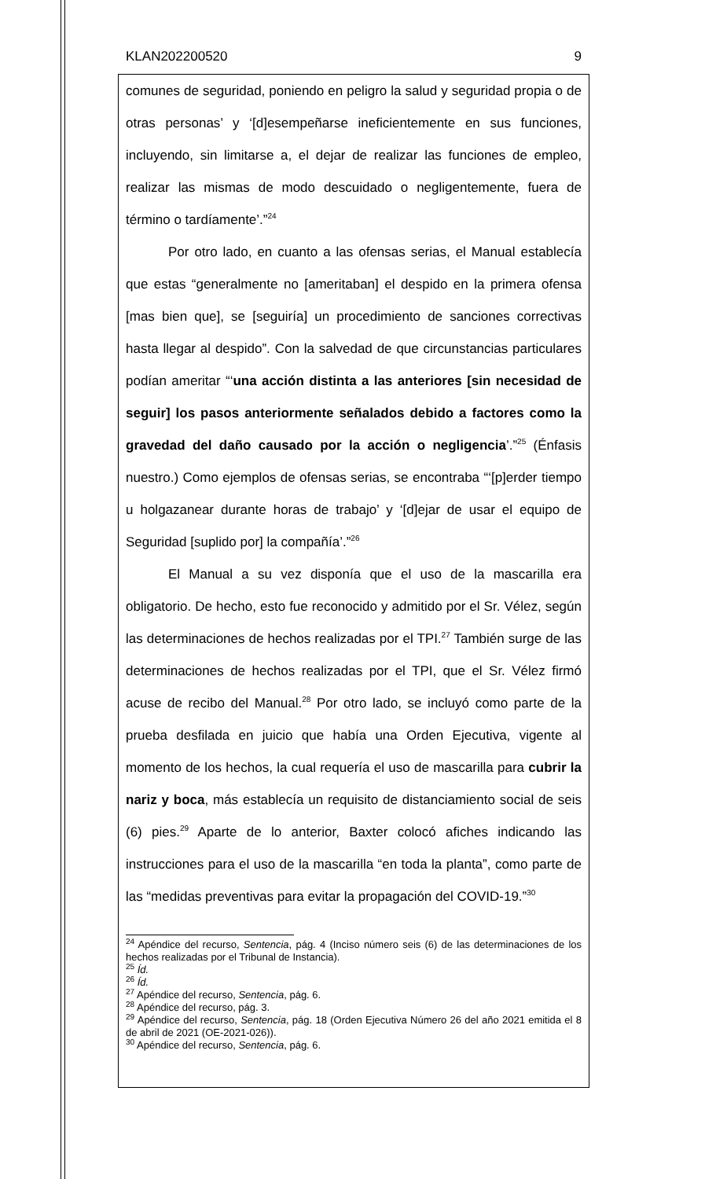KLAN202200520 9
comunes de seguridad, poniendo en peligro la salud y seguridad propia o de otras personas’ y ‘[d]esempeñarse ineficientemente en sus funciones, incluyendo, sin limitarse a, el dejar de realizar las funciones de empleo, realizar las mismas de modo descuidado o negligentemente, fuera de término o tardíamente’.”<sup>24</sup>
Por otro lado, en cuanto a las ofensas serias, el Manual establecía que estas “generalmente no [ameritaban] el despido en la primera ofensa [mas bien que], se [seguiría] un procedimiento de sanciones correctivas hasta llegar al despido”. Con la salvedad de que circunstancias particulares podían ameritar “‘una acción distinta a las anteriores [sin necesidad de seguir] los pasos anteriormente señalados debido a factores como la gravedad del daño causado por la acción o negligencia’.”<sup>25</sup> (Énfasis nuestro.) Como ejemplos de ofensas serias, se encontraba “‘[p]erder tiempo u holgazanear durante horas de trabajo’ y ‘[d]ejar de usar el equipo de Seguridad [suplido por] la compañía’.”<sup>26</sup>
El Manual a su vez disponía que el uso de la mascarilla era obligatorio. De hecho, esto fue reconocido y admitido por el Sr. Vélez, según las determinaciones de hechos realizadas por el TPI.<sup>27</sup> También surge de las determinaciones de hechos realizadas por el TPI, que el Sr. Vélez firmó acuse de recibo del Manual.<sup>28</sup> Por otro lado, se incluyó como parte de la prueba desfilada en juicio que había una Orden Ejecutiva, vigente al momento de los hechos, la cual requería el uso de mascarilla para cubrir la nariz y boca, más establecía un requisito de distanciamiento social de seis (6) pies.<sup>29</sup> Aparte de lo anterior, Baxter colocó afiches indicando las instrucciones para el uso de la mascarilla “en toda la planta”, como parte de las “medidas preventivas para evitar la propagación del COVID-19.”<sup>30</sup>
<sup>24</sup> Apéndice del recurso, Sentencia, pág. 4 (Inciso número seis (6) de las determinaciones de los hechos realizadas por el Tribunal de Instancia).
<sup>25</sup> Íd.
<sup>26</sup> Íd.
<sup>27</sup> Apéndice del recurso, Sentencia, pág. 6.
<sup>28</sup> Apéndice del recurso, pág. 3.
<sup>29</sup> Apéndice del recurso, Sentencia, pág. 18 (Orden Ejecutiva Número 26 del año 2021 emitida el 8 de abril de 2021 (OE-2021-026)).
<sup>30</sup> Apéndice del recurso, Sentencia, pág. 6.